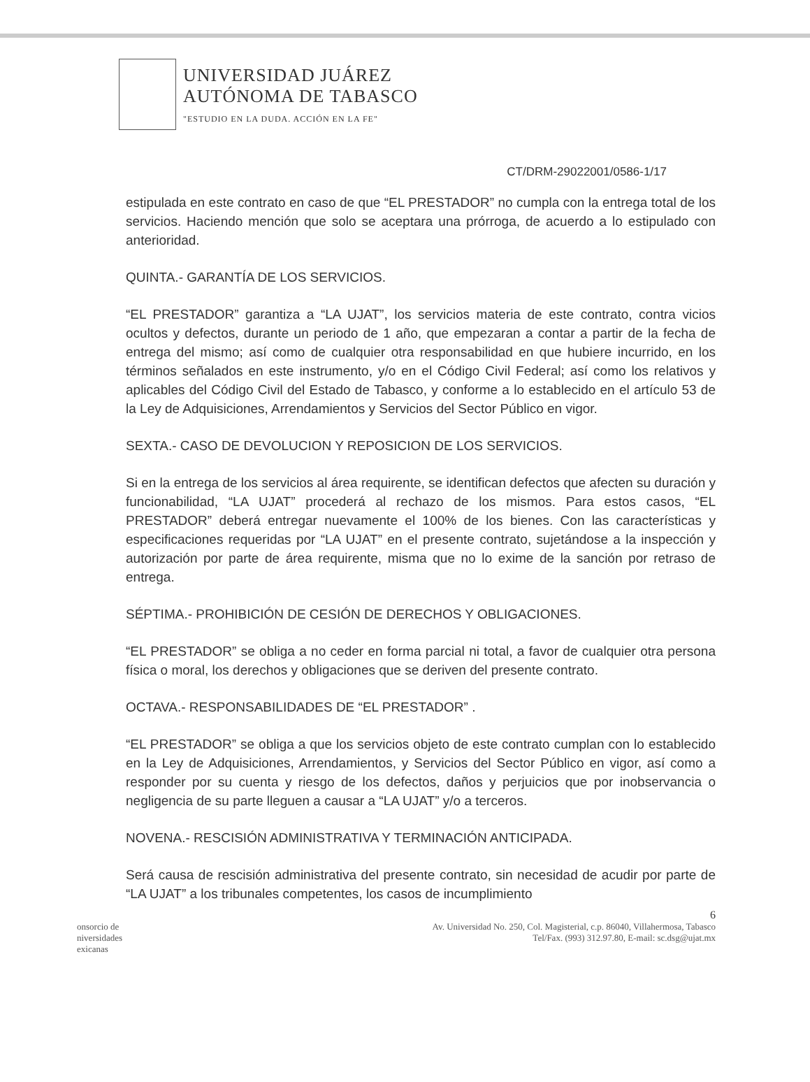UNIVERSIDAD JUÁREZ
AUTÓNOMA DE TABASCO
"ESTUDIO EN LA DUDA. ACCIÓN EN LA FE"
CT/DRM-29022001/0586-1/17
estipulada en este contrato en caso de que “EL PRESTADOR” no cumpla con la entrega total de los servicios. Haciendo mención que solo se aceptara una prórroga, de acuerdo a lo estipulado con anterioridad.
QUINTA.- GARANTÍA DE LOS SERVICIOS.
“EL PRESTADOR” garantiza a “LA UJAT”, los servicios materia de este contrato, contra vicios ocultos y defectos, durante un periodo de 1 año, que empezaran a contar a partir de la fecha de entrega del mismo; así como de cualquier otra responsabilidad en que hubiere incurrido, en los términos señalados en este instrumento, y/o en el Código Civil Federal; así como los relativos y aplicables del Código Civil del Estado de Tabasco, y conforme a lo establecido en el artículo 53 de la Ley de Adquisiciones, Arrendamientos y Servicios del Sector Público en vigor.
SEXTA.- CASO DE DEVOLUCION Y REPOSICION DE LOS SERVICIOS.
Si en la entrega de los servicios al área requirente, se identifican defectos que afecten su duración y funcionabilidad, “LA UJAT” procederá al rechazo de los mismos. Para estos casos, “EL PRESTADOR” deberá entregar nuevamente el 100% de los bienes. Con las características y especificaciones requeridas por “LA UJAT” en el presente contrato, sujetándose a la inspección y autorización por parte de área requirente, misma que no lo exime de la sanción por retraso de entrega.
SÉPTIMA.- PROHIBICIÓN DE CESIÓN DE DERECHOS Y OBLIGACIONES.
“EL PRESTADOR” se obliga a no ceder en forma parcial ni total, a favor de cualquier otra persona física o moral, los derechos y obligaciones que se deriven del presente contrato.
OCTAVA.- RESPONSABILIDADES DE “EL PRESTADOR” .
“EL PRESTADOR” se obliga a que los servicios objeto de este contrato cumplan con lo establecido en la Ley de Adquisiciones, Arrendamientos, y Servicios del Sector Público en vigor, así como a responder por su cuenta y riesgo de los defectos, daños y perjuicios que por inobservancia o negligencia de su parte lleguen a causar a “LA UJAT” y/o a terceros.
NOVENA.- RESCISIÓN ADMINISTRATIVA Y TERMINACIÓN ANTICIPADA.
Será causa de rescisión administrativa del presente contrato, sin necesidad de acudir por parte de “LA UJAT” a los tribunales competentes, los casos de incumplimiento
6
onsorcio de
niversidades
exicanas
Av. Universidad No. 250, Col. Magisterial, c.p. 86040, Villahermosa, Tabasco
Tel/Fax. (993) 312.97.80, E-mail: sc.dsg@ujat.mx